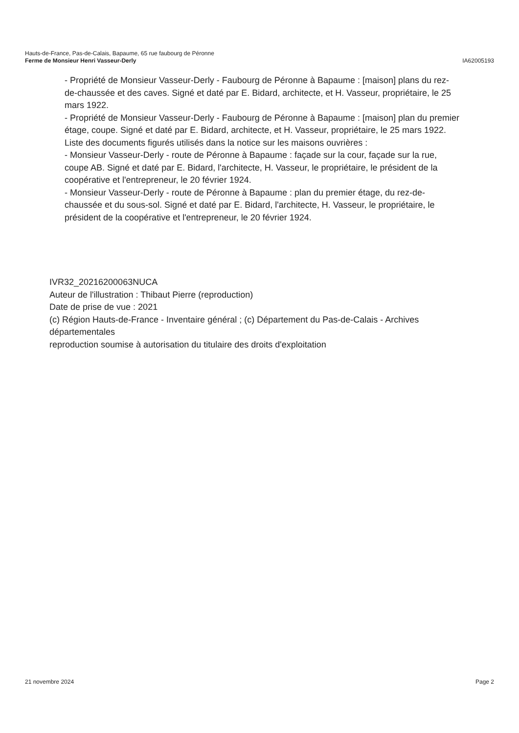Hauts-de-France, Pas-de-Calais, Bapaume, 65 rue faubourg de Péronne
Ferme de Monsieur Henri Vasseur-Derly IA62005193
- Propriété de Monsieur Vasseur-Derly - Faubourg de Péronne à Bapaume : [maison] plans du rez-de-chaussée et des caves. Signé et daté par E. Bidard, architecte, et H. Vasseur, propriétaire, le 25 mars 1922.
- Propriété de Monsieur Vasseur-Derly - Faubourg de Péronne à Bapaume : [maison] plan du premier étage, coupe. Signé et daté par E. Bidard, architecte, et H. Vasseur, propriétaire, le 25 mars 1922.
Liste des documents figurés utilisés dans la notice sur les maisons ouvrières :
- Monsieur Vasseur-Derly - route de Péronne à Bapaume : façade sur la cour, façade sur la rue, coupe AB. Signé et daté par E. Bidard, l'architecte, H. Vasseur, le propriétaire, le président de la coopérative et l'entrepreneur, le 20 février 1924.
- Monsieur Vasseur-Derly - route de Péronne à Bapaume : plan du premier étage, du rez-de-chaussée et du sous-sol. Signé et daté par E. Bidard, l'architecte, H. Vasseur, le propriétaire, le président de la coopérative et l'entrepreneur, le 20 février 1924.
IVR32_20216200063NUCA
Auteur de l'illustration : Thibaut Pierre (reproduction)
Date de prise de vue : 2021
(c) Région Hauts-de-France - Inventaire général ; (c) Département du Pas-de-Calais - Archives départementales
reproduction soumise à autorisation du titulaire des droits d'exploitation
21 novembre 2024 Page 2